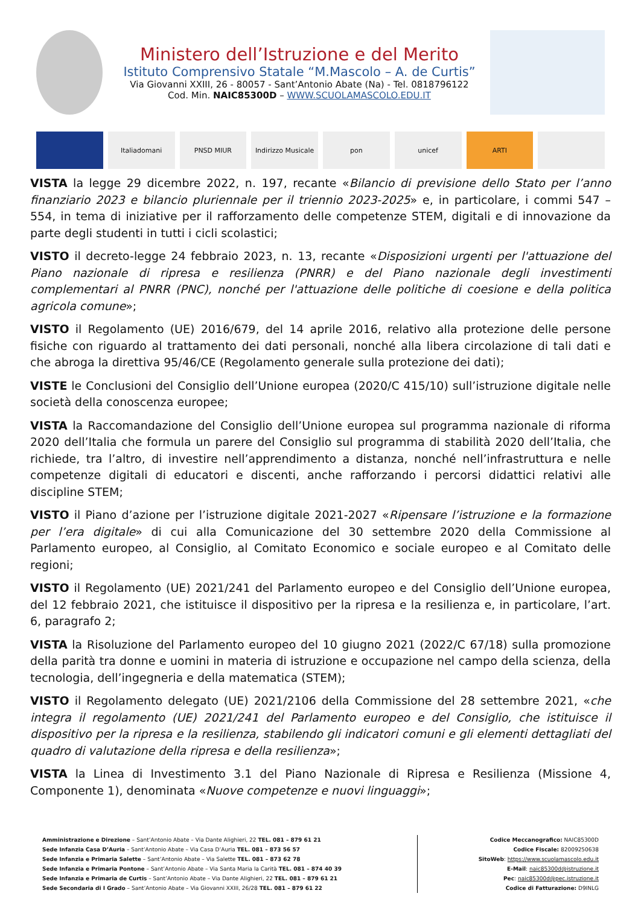Ministero dell’Istruzione e del Merito
Istituto Comprensivo Statale “M.Mascolo – A. de Curtis”
Via Giovanni XXIII, 26 - 80057 - Sant’Antonio Abate (Na) - Tel. 0818796122
Cod. Min. NAIC85300D – WWW.SCUOLAMASCOLO.EDU.IT
Italiadomani
PNSD MIUR
Indirizzo Musicale
pon
unicef
ARTI
VISTA la legge 29 dicembre 2022, n. 197, recante «Bilancio di previsione dello Stato per l’anno finanziario 2023 e bilancio pluriennale per il triennio 2023-2025» e, in particolare, i commi 547 – 554, in tema di iniziative per il rafforzamento delle competenze STEM, digitali e di innovazione da parte degli studenti in tutti i cicli scolastici;
VISTO il decreto-legge 24 febbraio 2023, n. 13, recante «Disposizioni urgenti per l'attuazione del Piano nazionale di ripresa e resilienza (PNRR) e del Piano nazionale degli investimenti complementari al PNRR (PNC), nonché per l'attuazione delle politiche di coesione e della politica agricola comune»;
VISTO il Regolamento (UE) 2016/679, del 14 aprile 2016, relativo alla protezione delle persone fisiche con riguardo al trattamento dei dati personali, nonché alla libera circolazione di tali dati e che abroga la direttiva 95/46/CE (Regolamento generale sulla protezione dei dati);
VISTE le Conclusioni del Consiglio dell’Unione europea (2020/C 415/10) sull’istruzione digitale nelle società della conoscenza europee;
VISTA la Raccomandazione del Consiglio dell’Unione europea sul programma nazionale di riforma 2020 dell’Italia che formula un parere del Consiglio sul programma di stabilità 2020 dell’Italia, che richiede, tra l’altro, di investire nell’apprendimento a distanza, nonché nell’infrastruttura e nelle competenze digitali di educatori e discenti, anche rafforzando i percorsi didattici relativi alle discipline STEM;
VISTO il Piano d’azione per l’istruzione digitale 2021-2027 «Ripensare l’istruzione e la formazione per l’era digitale» di cui alla Comunicazione del 30 settembre 2020 della Commissione al Parlamento europeo, al Consiglio, al Comitato Economico e sociale europeo e al Comitato delle regioni;
VISTO il Regolamento (UE) 2021/241 del Parlamento europeo e del Consiglio dell’Unione europea, del 12 febbraio 2021, che istituisce il dispositivo per la ripresa e la resilienza e, in particolare, l’art. 6, paragrafo 2;
VISTA la Risoluzione del Parlamento europeo del 10 giugno 2021 (2022/C 67/18) sulla promozione della parità tra donne e uomini in materia di istruzione e occupazione nel campo della scienza, della tecnologia, dell’ingegneria e della matematica (STEM);
VISTO il Regolamento delegato (UE) 2021/2106 della Commissione del 28 settembre 2021, «che integra il regolamento (UE) 2021/241 del Parlamento europeo e del Consiglio, che istituisce il dispositivo per la ripresa e la resilienza, stabilendo gli indicatori comuni e gli elementi dettagliati del quadro di valutazione della ripresa e della resilienza»;
VISTA la Linea di Investimento 3.1 del Piano Nazionale di Ripresa e Resilienza (Missione 4, Componente 1), denominata «Nuove competenze e nuovi linguaggi»;
Amministrazione e Direzione – Sant’Antonio Abate – Via Dante Alighieri, 22 TEL. 081 – 879 61 21
Sede Infanzia Casa D’Auria – Sant’Antonio Abate – Via Casa D’Auria TEL. 081 – 873 56 57
Sede Infanzia e Primaria Salette – Sant’Antonio Abate – Via Salette TEL. 081 – 873 62 78
Sede Infanzia e Primaria Pontone – Sant’Antonio Abate – Via Santa Maria la Carità TEL. 081 – 874 40 39
Sede Infanzia e Primaria de Curtis – Sant’Antonio Abate – Via Dante Alighieri, 22 TEL. 081 – 879 61 21
Sede Secondaria di I Grado – Sant’Antonio Abate – Via Giovanni XXIII, 26/28 TEL. 081 – 879 61 22
Codice Meccanografico: NAIC85300D
Codice Fiscale: 82009250638
SitoWeb: https://www.scuolamascolo.edu.it
E-Mail: naic85300d@istruzione.it
Pec: naic85300d@pec.istruzione.it
Codice di Fatturazione: D9INLG